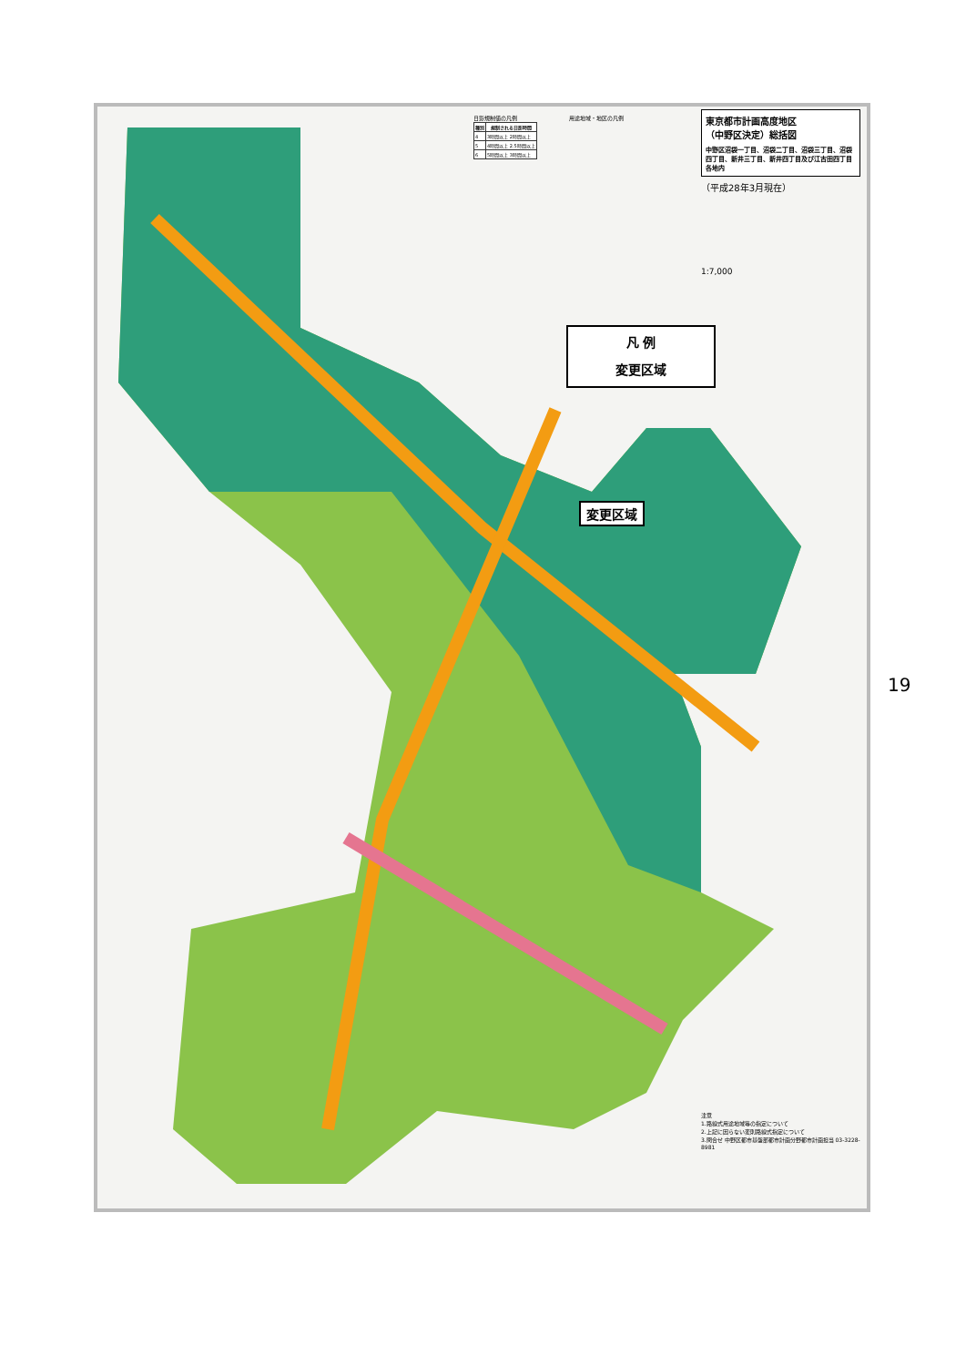東京都市計画高度地区
（中野区決定）総括図
中野区沼袋一丁目、沼袋二丁目、沼袋三丁目、沼袋四丁目、新井三丁目、新井四丁目及び江古田四丁目各地内
（平成28年3月現在）
1:7,000
日影規制値の凡例
| 種別 | 規制される日影時間 |
| --- | --- |
| 4 | 3時間以上 2時間以上 |
| 5 | 4時間以上 2.5時間以上 |
| 6 | 5時間以上 3時間以上 |
用途地域・地区の凡例
凡 例
変更区域
変更区域
19
注意
1.路線式用途地域等の指定について
2.上記に因らない変則路線式指定について
3.問合せ 中野区都市基盤部都市計画分野都市計画担当 03-3228-8981